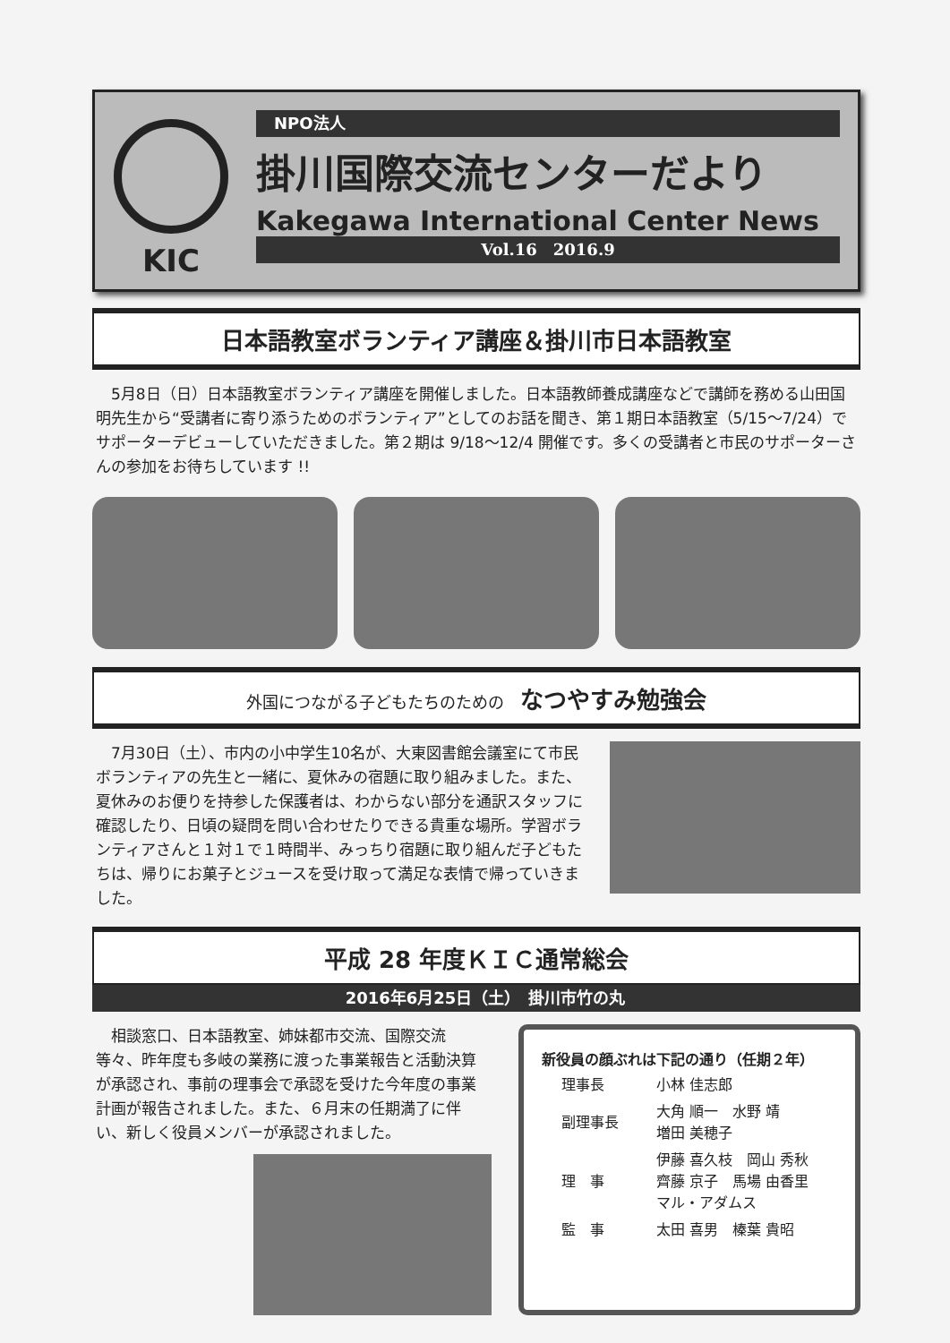KIC
NPO法人
掛川国際交流センターだより
Kakegawa International Center News
Vol.16　2016.9
日本語教室ボランティア講座＆掛川市日本語教室
　5月8日（日）日本語教室ボランティア講座を開催しました。日本語教師養成講座などで講師を務める山田国明先生から“受講者に寄り添うためのボランティア”としてのお話を聞き、第１期日本語教室（5/15～7/24）でサポーターデビューしていただきました。第２期は 9/18～12/4 開催です。多くの受講者と市民のサポーターさんの参加をお待ちしています !!
外国につながる子どもたちのための　なつやすみ勉強会
　7月30日（土）、市内の小中学生10名が、大東図書館会議室にて市民ボランティアの先生と一緒に、夏休みの宿題に取り組みました。また、夏休みのお便りを持参した保護者は、わからない部分を通訳スタッフに確認したり、日頃の疑問を問い合わせたりできる貴重な場所。学習ボランティアさんと１対１で１時間半、みっちり宿題に取り組んだ子どもたちは、帰りにお菓子とジュースを受け取って満足な表情で帰っていきました。
平成 28 年度ＫＩＣ通常総会
2016年6月25日（土）　掛川市竹の丸
　相談窓口、日本語教室、姉妹都市交流、国際交流等々、昨年度も多岐の業務に渡った事業報告と活動決算が承認され、事前の理事会で承認を受けた今年度の事業計画が報告されました。また、６月末の任期満了に伴い、新しく役員メンバーが承認されました。
新役員の顔ぶれは下記の通り（任期２年）
| 理事長 | 小林 佳志郎 |
| 副理事長 | 大角 順一 水野 靖 増田 美穂子 |
| 理 事 | 伊藤 喜久枝 岡山 秀秋 齊藤 京子 馬場 由香里 マル・アダムス |
| 監 事 | 太田 喜男 榛葉 貴昭 |